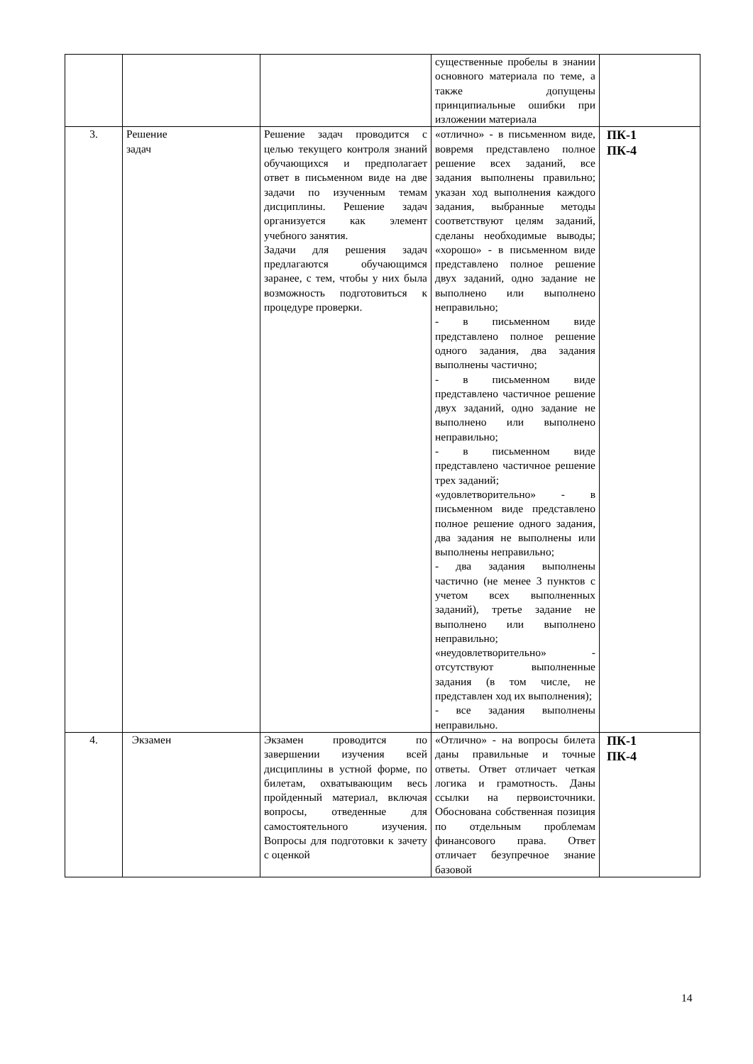| | | | существенные пробелы в знании основного материала по теме, а также допущены принципиальные ошибки при изложении материала | |
| 3. | Решение задач | Решение задач проводится с целью текущего контроля знаний обучающихся и предполагает ответ в письменном виде на две задачи по изученным темам дисциплины. Решение задач организуется как элемент учебного занятия. Задачи для решения задач предлагаются обучающимся заранее, с тем, чтобы у них была возможность подготовиться к процедуре проверки. | «отлично» - в письменном виде, вовремя представлено полное решение всех заданий, все задания выполнены правильно; указан ход выполнения каждого задания, выбранные методы соответствуют целям заданий, сделаны необходимые выводы; «хорошо» - в письменном виде представлено полное решение двух заданий, одно задание не выполнено или выполнено неправильно; - в письменном виде представлено полное решение одного задания, два задания выполнены частично; - в письменном виде представлено частичное решение двух заданий, одно задание не выполнено или выполнено неправильно; - в письменном виде представлено частичное решение трех заданий; «удовлетворительно» - в письменном виде представлено полное решение одного задания, два задания не выполнены или выполнены неправильно; - два задания выполнены частично (не менее 3 пунктов с учетом всех выполненных заданий), третье задание не выполнено или выполнено неправильно; «неудовлетворительно» - отсутствуют выполненные задания (в том числе, не представлен ход их выполнения); - все задания выполнены неправильно. | ПК-1 ПК-4 |
| 4. | Экзамен | Экзамен проводится по завершении изучения всей дисциплины в устной форме, по билетам, охватывающим весь пройденный материал, включая вопросы, отведенные для самостоятельного изучения. Вопросы для подготовки к зачету с оценкой | «Отлично» - на вопросы билета даны правильные и точные ответы. Ответ отличает четкая логика и грамотность. Даны ссылки на первоисточники. Обоснована собственная позиция по отдельным проблемам финансового права. Ответ отличает безупречное знание базовой | ПК-1 ПК-4 |
14